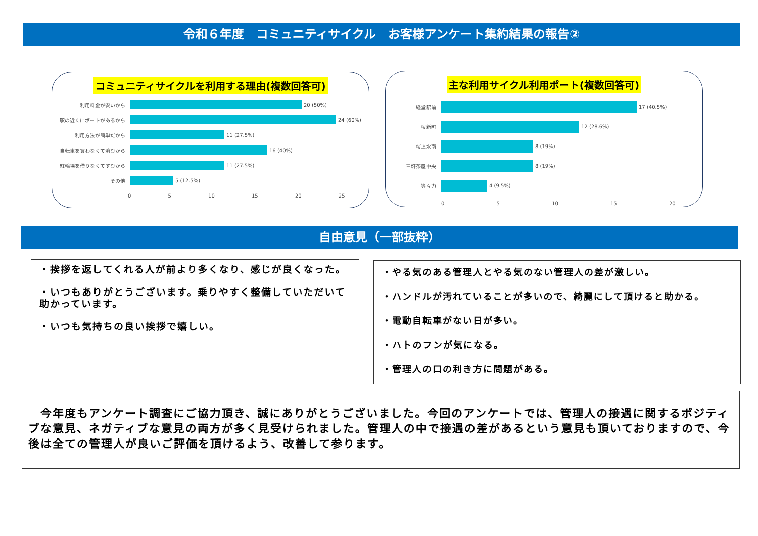令和６年度　コミュニティサイクル　お客様アンケート集約結果の報告②
コミュニティサイクルを利用する理由(複数回答可)
利用料金が安いから
20 (50%)
駅の近くにポートがあるから
24 (60%)
利用方法が簡単だから
11 (27.5%)
自転車を買わなくて済むから
16 (40%)
駐輪場を借りなくてすむから
11 (27.5%)
その他
5 (12.5%)
0 5 10 15 20 25
主な利用サイクル利用ポート(複数回答可)
経堂駅前
17 (40.5%)
桜新町
12 (28.6%)
桜上水南
8 (19%)
三軒茶屋中央
8 (19%)
等々力
4 (9.5%)
0 5 10 15 20
自由意見（一部抜粋）
・挨拶を返してくれる人が前より多くなり、感じが良くなった。
・いつもありがとうございます。乗りやすく整備していただいて助かっています。
・いつも気持ちの良い挨拶で嬉しい。
・やる気のある管理人とやる気のない管理人の差が激しい。
・ハンドルが汚れていることが多いので、綺麗にして頂けると助かる。
・電動自転車がない日が多い。
・ハトのフンが気になる。
・管理人の口の利き方に問題がある。
　今年度もアンケート調査にご協力頂き、誠にありがとうございました。今回のアンケートでは、管理人の接遇に関するポジティブな意見、ネガティブな意見の両方が多く見受けられました。管理人の中で接遇の差があるという意見も頂いておりますので、今後は全ての管理人が良いご評価を頂けるよう、改善して参ります。